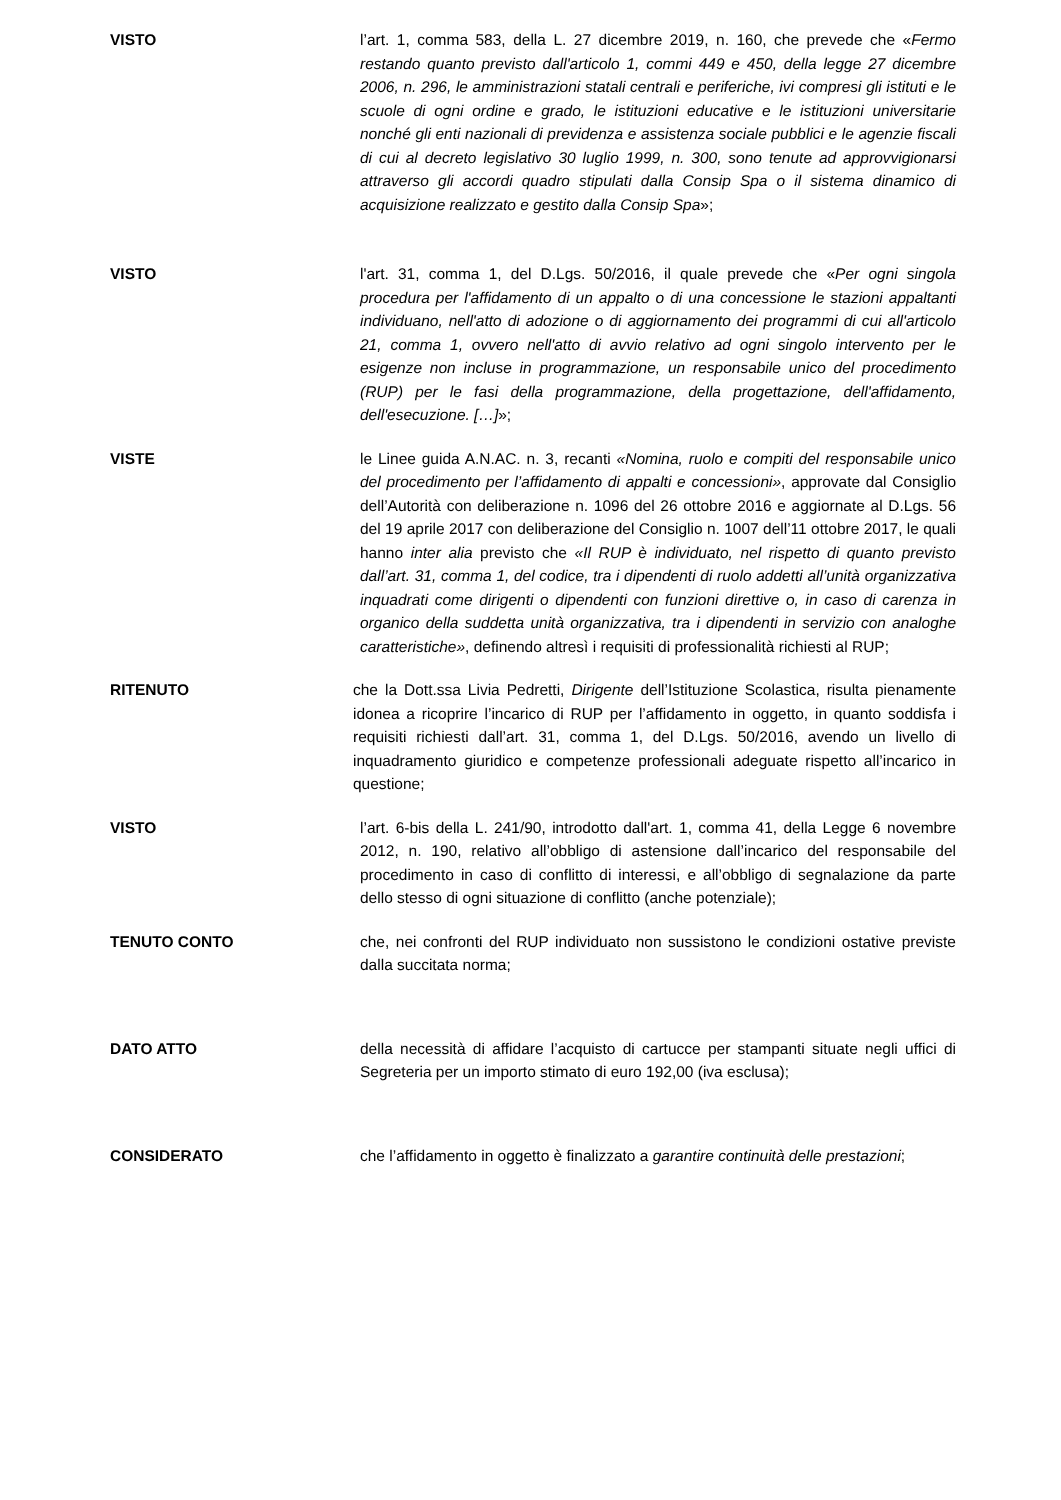VISTO l’art. 1, comma 583, della L. 27 dicembre 2019, n. 160, che prevede che «Fermo restando quanto previsto dall'articolo 1, commi 449 e 450, della legge 27 dicembre 2006, n. 296, le amministrazioni statali centrali e periferiche, ivi compresi gli istituti e le scuole di ogni ordine e grado, le istituzioni educative e le istituzioni universitarie nonché gli enti nazionali di previdenza e assistenza sociale pubblici e le agenzie fiscali di cui al decreto legislativo 30 luglio 1999, n. 300, sono tenute ad approvvigionarsi attraverso gli accordi quadro stipulati dalla Consip Spa o il sistema dinamico di acquisizione realizzato e gestito dalla Consip Spa»;
VISTO l'art. 31, comma 1, del D.Lgs. 50/2016, il quale prevede che «Per ogni singola procedura per l'affidamento di un appalto o di una concessione le stazioni appaltanti individuano, nell'atto di adozione o di aggiornamento dei programmi di cui all'articolo 21, comma 1, ovvero nell'atto di avvio relativo ad ogni singolo intervento per le esigenze non incluse in programmazione, un responsabile unico del procedimento (RUP) per le fasi della programmazione, della progettazione, dell'affidamento, dell'esecuzione. […]»;
VISTE le Linee guida A.N.AC. n. 3, recanti «Nomina, ruolo e compiti del responsabile unico del procedimento per l’affidamento di appalti e concessioni», approvate dal Consiglio dell’Autorità con deliberazione n. 1096 del 26 ottobre 2016 e aggiornate al D.Lgs. 56 del 19 aprile 2017 con deliberazione del Consiglio n. 1007 dell’11 ottobre 2017, le quali hanno inter alia previsto che «Il RUP è individuato, nel rispetto di quanto previsto dall’art. 31, comma 1, del codice, tra i dipendenti di ruolo addetti all’unità organizzativa inquadrati come dirigenti o dipendenti con funzioni direttive o, in caso di carenza in organico della suddetta unità organizzativa, tra i dipendenti in servizio con analoghe caratteristiche», definendo altresì i requisiti di professionalità richiesti al RUP;
RITENUTO che la Dott.ssa Livia Pedretti, Dirigente dell’Istituzione Scolastica, risulta pienamente idonea a ricoprire l’incarico di RUP per l’affidamento in oggetto, in quanto soddisfa i requisiti richiesti dall’art. 31, comma 1, del D.Lgs. 50/2016, avendo un livello di inquadramento giuridico e competenze professionali adeguate rispetto all’incarico in questione;
VISTO l’art. 6-bis della L. 241/90, introdotto dall'art. 1, comma 41, della Legge 6 novembre 2012, n. 190, relativo all’obbligo di astensione dall’incarico del responsabile del procedimento in caso di conflitto di interessi, e all’obbligo di segnalazione da parte dello stesso di ogni situazione di conflitto (anche potenziale);
TENUTO CONTO che, nei confronti del RUP individuato non sussistono le condizioni ostative previste dalla succitata norma;
DATO ATTO della necessità di affidare l’acquisto di cartucce per stampanti situate negli uffici di Segreteria per un importo stimato di euro 192,00 (iva esclusa);
CONSIDERATO che l’affidamento in oggetto è finalizzato a garantire continuità delle prestazioni;